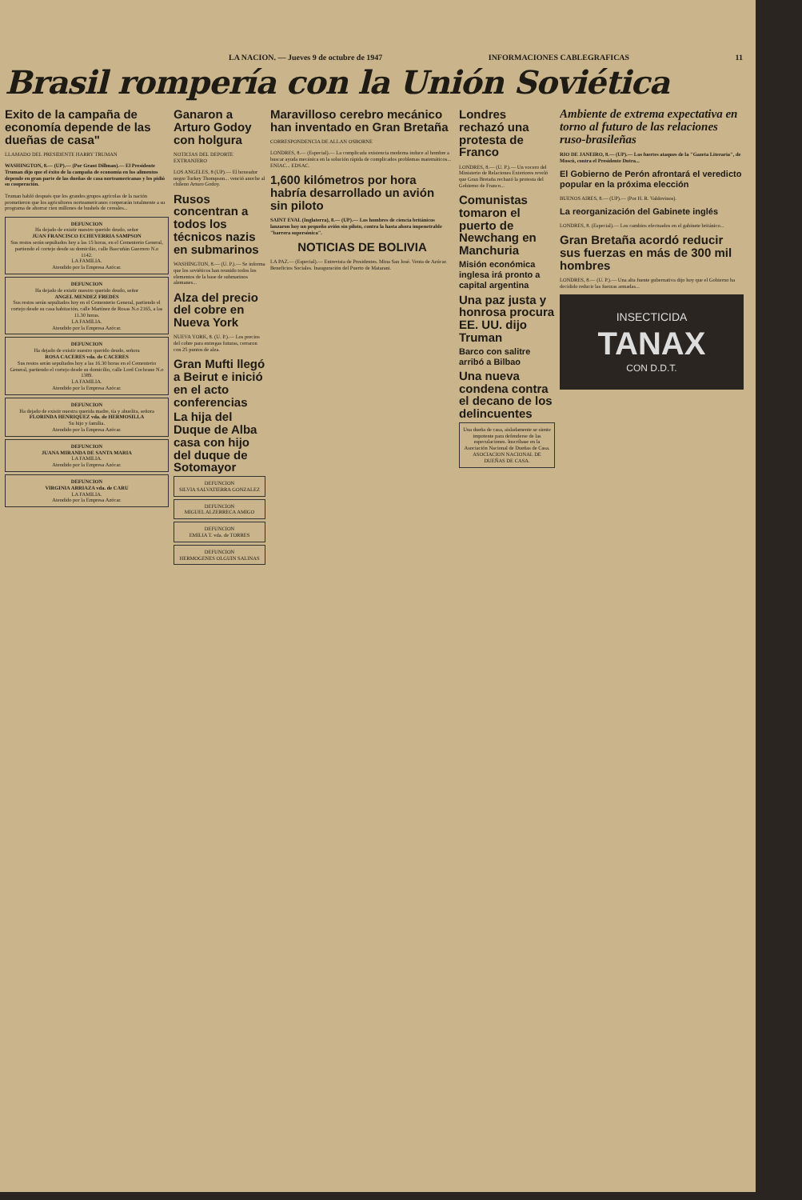LA NACION. — Jueves 9 de octubre de 1947 INFORMACIONES CABLEGRAFICAS 11
Brasil rompería con la Unión Soviética
Exito de la campaña de economía depende de las dueñas de casa"
LLAMADO DEL PRESIDENTE HARRY TRUMAN
WASHINGTON, 8.— (UP).— (Por Grant Dillman).— El Presidente Truman dijo que el éxito de la campaña de economía en los alimentos depende en gran parte de las dueñas de casa norteamericanas y les pidió su cooperación.
Truman habló después que los grandes grupos agrícolas de la nación prometieron que los agricultores norteamericanos cooperarán totalmente a su programa de ahorrar cien millones de bushels de cereales...
DEFUNCION
Ha dejado de existir nuestro querido deudo, señor
JUAN FRANCISCO ECHEVERRIA SAMPSON
Sus restos serán sepultados hoy a las 15 horas, en el Cementerio General, partiendo el cortejo desde su domicilio, calle Bascuñán Guerrero N.o 1142.
LA FAMILIA.
Atendido por la Empresa Azócar.
DEFUNCION
Ha dejado de existir nuestro querido deudo, señor
ANGEL MENDEZ FREDES
Sus restos serán sepultados hoy en el Cementerio General, partiendo el cortejo desde su casa habitación, calle Martínez de Rosas N.o 2165, a las 11.30 horas.
LA FAMILIA.
Atendido por la Empresa Azócar.
DEFUNCION
Ha dejado de existir nuestro querido deudo, señora
ROSA CACERES vda. de CACERES
Sus restos serán sepultados hoy a las 16.30 horas en el Cementerio General, partiendo el cortejo desde su domicilio, calle Lord Cochrane N.o 1389.
LA FAMILIA.
Atendido por la Empresa Azócar.
DEFUNCION
Ha dejado de existir nuestra querida madre, tía y abuelita, señora
FLORINDA HENRIQUEZ vda. de HERMOSILLA
Su hijo y familia.
Atendido por la Empresa Azócar.
DEFUNCION
JUANA MIRANDA DE SANTA MARIA
LA FAMILIA.
Atendido por la Empresa Azócar.
DEFUNCION
VIRGINIA ARRIAZA vda. de CARU
LA FAMILIA.
Atendido por la Empresa Azócar.
Ganaron a Arturo Godoy con holgura
NOTICIAS DEL DEPORTE EXTRANJERO
LOS ANGELES, 8 (UP).— El boxeador negro Turkey Thompson... venció anoche al chileno Arturo Godoy.
Rusos concentran a todos los técnicos nazis en submarinos
WASHINGTON, 8.— (U. P.).— Se informa que los soviéticos han reunido todos los elementos de la base de submarinos alemanes...
Alza del precio del cobre en Nueva York
NUEVA YORK, 8. (U. P.).— Los precios del cobre para entregas futuras, cerraron con 25 puntos de alza.
Gran Mufti llegó a Beirut e inició en el acto conferencias
La hija del Duque de Alba casa con hijo del duque de Sotomayor
DEFUNCION
SILVIA SALVATIERRA GONZALEZ
DEFUNCION
MIGUEL ALZERRECA AMIGO
DEFUNCION
EMILIA T. vda. de TORRES
DEFUNCION
HERMOGENES OLGUIN SALINAS
Maravilloso cerebro mecánico han inventado en Gran Bretaña
CORRESPONDENCIA DE ALLAN OSBORNE
LONDRES, 8.— (Especial).— La complicada existencia moderna induce al hombre a buscar ayuda mecánica en la solución rápida de complicados problemas matemáticos... ENIAC... EDSAC.
1,600 kilómetros por hora habría desarrollado un avión sin piloto
SAINT EVAL (Inglaterra), 8.— (UP).— Los hombres de ciencia británicos lanzaron hoy un pequeño avión sin piloto, contra la hasta ahora impenetrable "barrera supersónica".
NOTICIAS DE BOLIVIA
LA PAZ.— (Especial).— Entrevista de Presidentes. Mina San José. Venta de Azúcar. Beneficios Sociales. Inauguración del Puerto de Matarani.
Londres rechazó una protesta de Franco
LONDRES, 8.— (U. P.).— Un vocero del Ministerio de Relaciones Exteriores reveló que Gran Bretaña rechazó la protesta del Gobierno de Franco...
Comunistas tomaron el puerto de Newchang en Manchuria
Misión económica inglesa irá pronto a capital argentina
Una paz justa y honrosa procura EE. UU. dijo Truman
Barco con salitre arribó a Bilbao
Una nueva condena contra el decano de los delincuentes
Una dueña de casa, aisladamente se siente impotente para defenderse de las especulaciones. Inscríbase en la Asociación Nacional de Dueñas de Casa. ASOCIACION NACIONAL DE DUEÑAS DE CASA.
Ambiente de extrema expectativa en torno al futuro de las relaciones ruso-brasileñas
RIO DE JANEIRO, 8.— (UP).— Los fuertes ataques de la "Gazeta Literaria", de Moscú, contra el Presidente Dutra...
El Gobierno de Perón afrontará el veredicto popular en la próxima elección
BUENOS AIRES, 8.— (UP).— (Por H. R. Valdovinos).
La reorganización del Gabinete inglés
LONDRES, 8. (Especial).— Los cambios efectuados en el gabinete británico...
Gran Bretaña acordó reducir sus fuerzas en más de 300 mil hombres
LONDRES, 8.— (U. P.).— Una alta fuente gubernativa dijo hoy que el Gobierno ha decidido reducir las fuerzas armadas...
INSECTICIDA
TANAX
CON D.D.T.